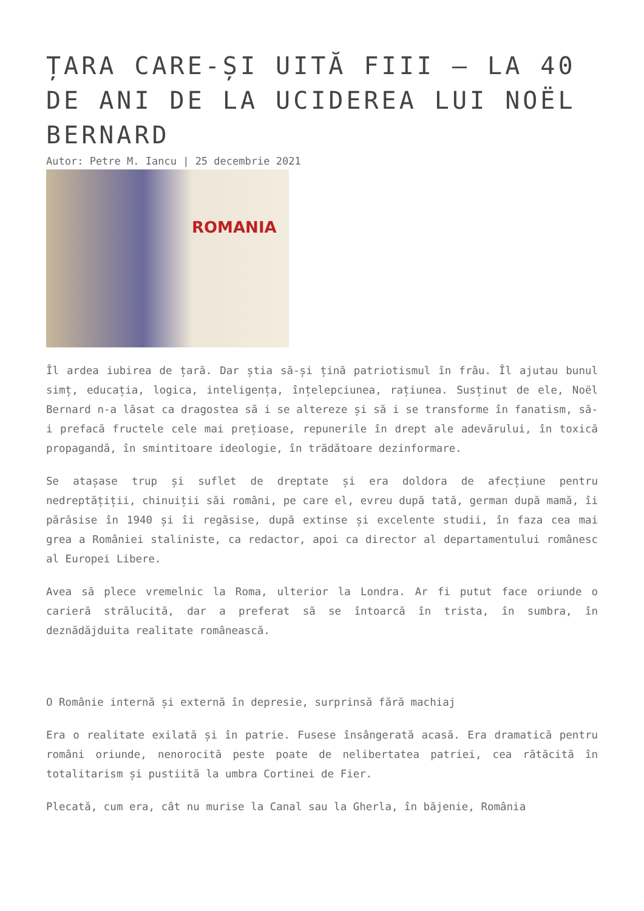ȚARA CARE-ȘI UITĂ FIII – LA 40 DE ANI DE LA UCIDEREA LUI NOËL BERNARD
Autor: Petre M. Iancu | 25 decembrie 2021
ROMANIA
Îl ardea iubirea de țară. Dar știa să-și țină patriotismul în frâu. Îl ajutau bunul simț, educația, logica, inteligența, înțelepciunea, rațiunea. Susținut de ele, Noël Bernard n-a lăsat ca dragostea să i se altereze și să i se transforme în fanatism, să-i prefacă fructele cele mai prețioase, repunerile în drept ale adevărului, în toxică propagandă, în smintitoare ideologie, în trădătoare dezinformare.
Se atașase trup și suflet de dreptate și era doldora de afecțiune pentru nedreptățiții, chinuiții săi români, pe care el, evreu după tată, german după mamă, îi părăsise în 1940 și îi regăsise, după extinse și excelente studii, în faza cea mai grea a României staliniste, ca redactor, apoi ca director al departamentului românesc al Europei Libere.
Avea să plece vremelnic la Roma, ulterior la Londra. Ar fi putut face oriunde o carieră strălucită, dar a preferat să se întoarcă în trista, în sumbra, în deznădăjduita realitate românească.
O Românie internă și externă în depresie, surprinsă fără machiaj
Era o realitate exilată și în patrie. Fusese însângerată acasă. Era dramatică pentru români oriunde, nenorocită peste poate de nelibertatea patriei, cea rătăcită în totalitarism și pustiită la umbra Cortinei de Fier.
Plecată, cum era, cât nu murise la Canal sau la Gherla, în băjenie, România